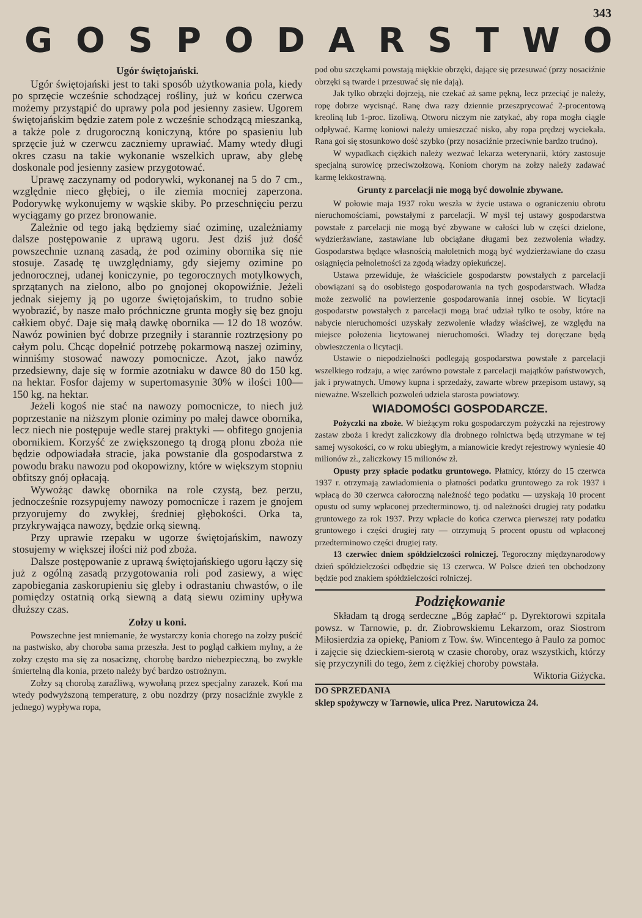343
GOSPODARSTWO
Ugór świętojański.
Ugór świętojański jest to taki sposób użytkowania pola, kiedy po sprzęcie wcześnie schodzącej rośliny, już w końcu czerwca możemy przystąpić do uprawy pola pod jesienny zasiew. Ugorem świętojańskim będzie zatem pole z wcześnie schodzącą mieszanką, a także pole z drugoroczną koniczyną, które po spasieniu lub sprzęcie już w czerwcu zaczniemy uprawiać. Mamy wtedy długi okres czasu na takie wykonanie wszelkich upraw, aby glebę doskonale pod jesienny zasiew przygotować.
Uprawę zaczynamy od podorywki, wykonanej na 5 do 7 cm., względnie nieco głębiej, o ile ziemia mocniej zaperzona. Podorywkę wykonujemy w wąskie skiby. Po przeschnięciu perzu wyciągamy go przez bronowanie.
Zależnie od tego jaką będziemy siać oziminę, uzależniamy dalsze postępowanie z uprawą ugoru. Jest dziś już dość powszechnie uznaną zasadą, że pod oziminy obornika się nie stosuje. Zasadę tę uwzględniamy, gdy siejemy ozimine po jednorocznej, udanej koniczynie, po tegorocznych motylkowych, sprzątanych na zielono, albo po gnojonej okopowiźnie. Jeżeli jednak siejemy ją po ugorze świętojańskim, to trudno sobie wyobrazić, by nasze mało próchniczne grunta mogły się bez gnoju całkiem obyć. Daje się małą dawkę obornika — 12 do 18 wozów. Nawóz powinien być dobrze przegniły i starannie roztrzęsiony po całym polu. Chcąc dopełnić potrzebę pokarmową naszej oziminy, winniśmy stosować nawozy pomocnicze. Azot, jako nawóz przedsiewny, daje się w formie azotniaku w dawce 80 do 150 kg. na hektar. Fosfor dajemy w supertomasynie 30% w ilości 100—150 kg. na hektar.
Jeżeli kogoś nie stać na nawozy pomocnicze, to niech już poprzestanie na niższym plonie oziminy po małej dawce obornika, lecz niech nie postępuje wedle starej praktyki — obfitego gnojenia obornikiem. Korzyść ze zwiększonego tą drogą plonu zboża nie będzie odpowiadała stracie, jaka powstanie dla gospodarstwa z powodu braku nawozu pod okopowizny, które w większym stopniu obfitszy gnój opłacają.
Wywożąc dawkę obornika na role czystą, bez perzu, jednocześnie rozsypujemy nawozy pomocnicze i razem je gnojem przyorujemy do zwykłej, średniej głębokości. Orka ta, przykrywająca nawozy, będzie orką siewną.
Przy uprawie rzepaku w ugorze świętojańskim, nawozy stosujemy w większej ilości niż pod zboża.
Dalsze postępowanie z uprawą świętojańskiego ugoru łączy się już z ogólną zasadą przygotowania roli pod zasiewy, a więc zapobiegania zaskorupieniu się gleby i odrastaniu chwastów, o ile pomiędzy ostatnią orką siewną a datą siewu oziminy upływa dłuższy czas.
Zołzy u koni.
Powszechne jest mniemanie, że wystarczy konia chorego na zołzy puścić na pastwisko, aby choroba sama przeszła. Jest to pogląd całkiem mylny, a że zołzy często ma się za nosaciznę, chorobę bardzo niebezpieczną, bo zwykle śmiertelną dla konia, przeto należy być bardzo ostrożnym.
Zołzy są chorobą zaraźliwą, wywołaną przez specjalny zarazek. Koń ma wtedy podwyższoną temperaturę, z obu nozdrzy (przy nosaciźnie zwykle z jednego) wypływa ropa,
pod obu szczękami powstają miękkie obrzęki, dające się przesuwać (przy nosaciźnie obrzęki są twarde i przesuwać się nie dają).
Jak tylko obrzęki dojrzeją, nie czekać aż same pękną, lecz przeciąć je należy, ropę dobrze wycisnąć. Ranę dwa razy dziennie przeszprycować 2-procentową kreoliną lub 1-proc. lizoliwą. Otworu niczym nie zatykać, aby ropa mogła ciągle odpływać. Karmę koniowi należy umieszczać nisko, aby ropa prędzej wyciekała. Rana goi się stosunkowo dość szybko (przy nosaciźnie przeciwnie bardzo trudno).
W wypadkach ciężkich należy wezwać lekarza weterynarii, który zastosuje specjalną surowicę przeciwzołzową. Koniom chorym na zołzy należy zadawać karmę lekkostrawną.
Grunty z parcelacji nie mogą być dowolnie zbywane.
W połowie maja 1937 roku weszła w życie ustawa o ograniczeniu obrotu nieruchomościami, powstałymi z parcelacji. W myśl tej ustawy gospodarstwa powstałe z parcelacji nie mogą być zbywane w całości lub w części dzielone, wydzierżawiane, zastawiane lub obciążane długami bez zezwolenia władzy. Gospodarstwa będące własnością małoletnich mogą być wydzierżawiane do czasu osiągnięcia pełnoletności za zgodą władzy opiekuńczej.
Ustawa przewiduje, że właściciele gospodarstw powstałych z parcelacji obowiązani są do osobistego gospodarowania na tych gospodarstwach. Władza może zezwolić na powierzenie gospodarowania innej osobie. W licytacji gospodarstw powstałych z parcelacji mogą brać udział tylko te osoby, które na nabycie nieruchomości uzyskały zezwolenie władzy właściwej, ze względu na miejsce położenia licytowanej nieruchomości. Władzy tej doręczane będą obwieszczenia o licytacji.
Ustawie o niepodzielności podlegają gospodarstwa powstałe z parcelacji wszelkiego rodzaju, a więc zarówno powstałe z parcelacji majątków państwowych, jak i prywatnych. Umowy kupna i sprzedaży, zawarte wbrew przepisom ustawy, są nieważne. Wszelkich pozwoleń udziela starosta powiatowy.
WIADOMOŚCI GOSPODARCZE.
Pożyczki na zboże. W bieżącym roku gospodarczym pożyczki na rejestrowy zastaw zboża i kredyt zaliczkowy dla drobnego rolnictwa będą utrzymane w tej samej wysokości, co w roku ubiegłym, a mianowicie kredyt rejestrowy wyniesie 40 milionów zł., zaliczkowy 15 milionów zł.
Opusty przy spłacie podatku gruntowego. Płatnicy, którzy do 15 czerwca 1937 r. otrzymają zawiadomienia o płatności podatku gruntowego za rok 1937 i wpłacą do 30 czerwca całoroczną należność tego podatku — uzyskają 10 procent opustu od sumy wpłaconej przedterminowo, tj. od należności drugiej raty podatku gruntowego za rok 1937. Przy wpłacie do końca czerwca pierwszej raty podatku gruntowego i części drugiej raty — otrzymują 5 procent opustu od wpłaconej przedterminowo części drugiej raty.
13 czerwiec dniem spółdzielczości rolniczej. Tegoroczny międzynarodowy dzień spółdzielczości odbędzie się 13 czerwca. W Polsce dzień ten obchodzony będzie pod znakiem spółdzielczości rolniczej.
Podziękowanie
Składam tą drogą serdeczne „Bóg zapłać“ p. Dyrektorowi szpitala powsz. w Tarnowie, p. dr. Ziobrowskiemu Lekarzom, oraz Siostrom Miłosierdzia za opiekę, Paniom z Tow. św. Wincentego à Paulo za pomoc i zajęcie się dzieckiem-sierotą w czasie choroby, oraz wszystkich, którzy się przyczynili do tego, żem z ciężkiej choroby powstała.
Wiktoria Giżycka.
DO SPRZEDANIA
sklep spożywczy w Tarnowie, ulica Prez. Narutowicza 24.